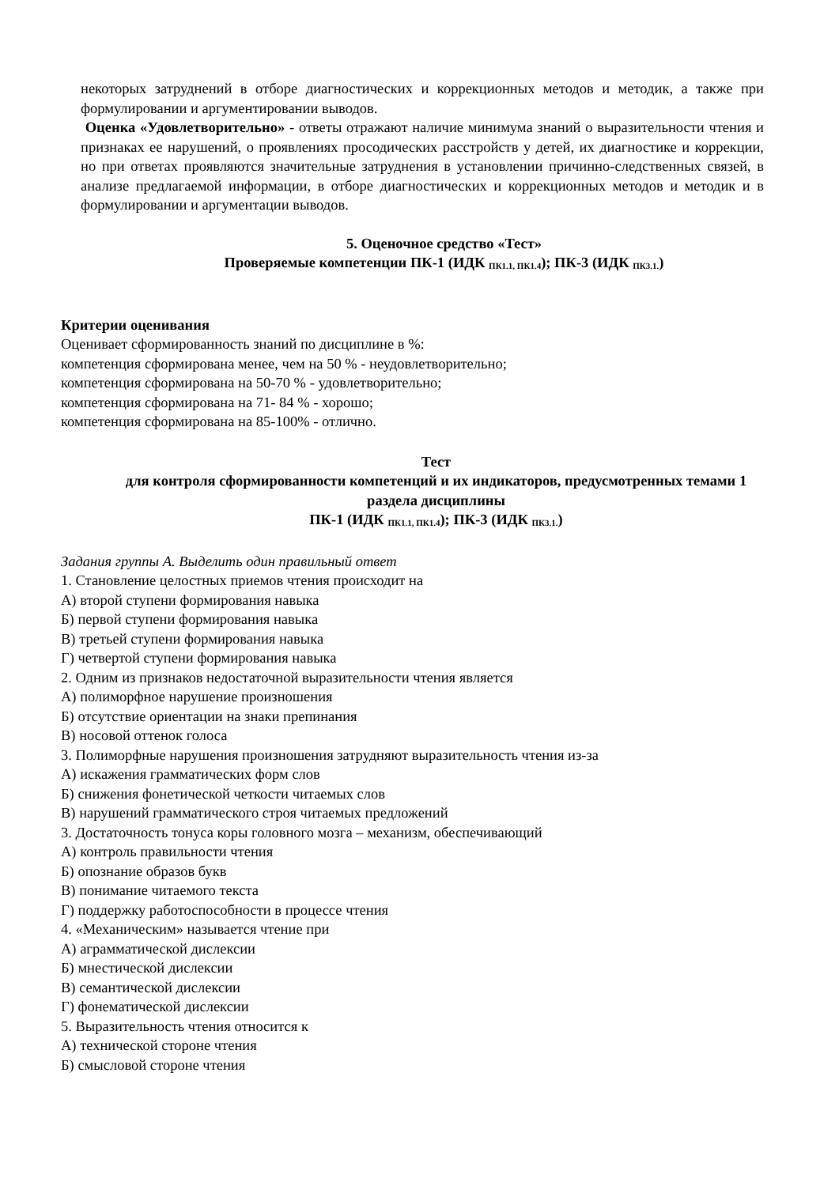некоторых затруднений в отборе диагностических и коррекционных методов и методик, а также при формулировании и аргументировании выводов.
Оценка «Удовлетворительно» - ответы отражают наличие минимума знаний о выразительности чтения и признаках ее нарушений, о проявлениях просодических расстройств у детей, их диагностике и коррекции, но при ответах проявляются значительные затруднения в установлении причинно-следственных связей, в анализе предлагаемой информации, в отборе диагностических и коррекционных методов и методик и в формулировании и аргументации выводов.
5. Оценочное средство «Тест»
Проверяемые компетенции ПК-1 (ИДК <sub>ПК1.1, ПК1.4</sub>); ПК-3 (ИДК <sub>ПК3.1.</sub>)
Критерии оценивания
Оценивает сформированность знаний по дисциплине в %:
компетенция сформирована менее, чем на 50 % - неудовлетворительно;
компетенция сформирована на 50-70 % - удовлетворительно;
компетенция сформирована на 71- 84 % - хорошо;
компетенция сформирована на 85-100% - отлично.
Тест
для контроля сформированности компетенций и их индикаторов, предусмотренных темами 1 раздела дисциплины
ПК-1 (ИДК <sub>ПК1.1, ПК1.4</sub>); ПК-3 (ИДК <sub>ПК3.1.</sub>)
Задания группы А. Выделить один правильный ответ
1. Становление целостных приемов чтения происходит на
А) второй ступени формирования навыка
Б) первой ступени формирования навыка
В) третьей ступени формирования навыка
Г) четвертой ступени формирования навыка
2. Одним из признаков недостаточной выразительности чтения является
А) полиморфное нарушение произношения
Б) отсутствие ориентации на знаки препинания
В) носовой оттенок голоса
3. Полиморфные нарушения произношения затрудняют выразительность чтения из-за
А) искажения грамматических форм слов
Б) снижения фонетической четкости читаемых слов
В) нарушений грамматического строя читаемых предложений
3. Достаточность тонуса коры головного мозга – механизм, обеспечивающий
А) контроль правильности чтения
Б) опознание образов букв
В) понимание читаемого текста
Г) поддержку работоспособности в процессе чтения
4. «Механическим» называется чтение при
А) аграмматической дислексии
Б) мнестической дислексии
В) семантической дислексии
Г) фонематической дислексии
5. Выразительность чтения относится к
А) технической стороне чтения
Б) смысловой стороне чтения